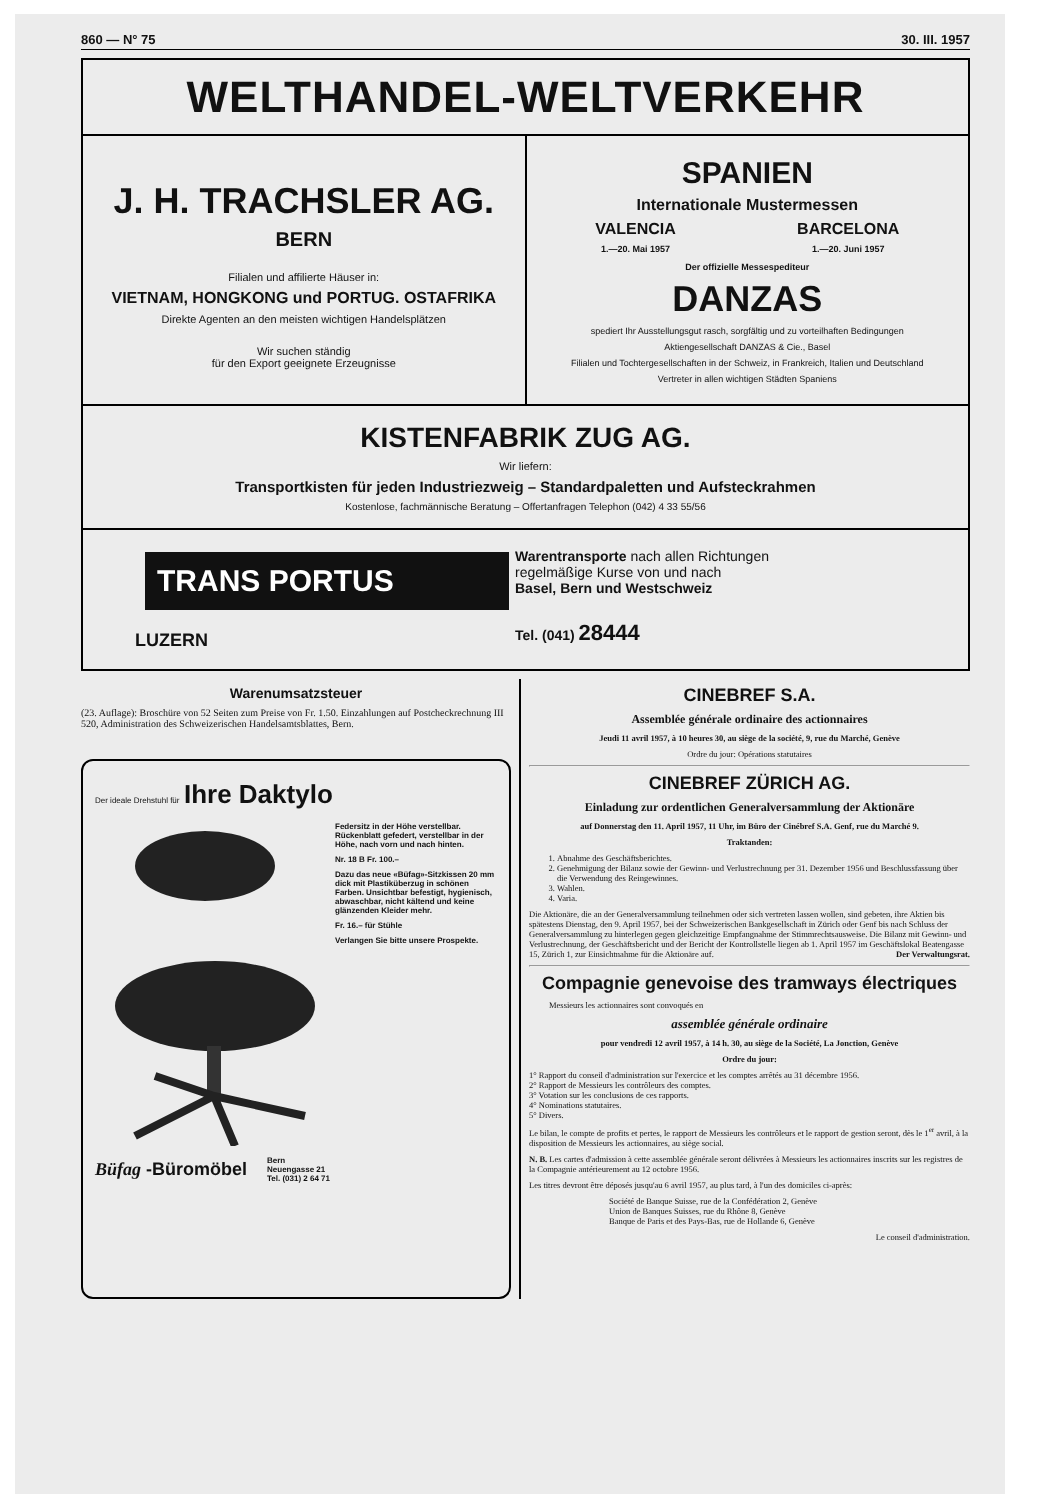860 — N° 75 30. III. 1957
WELTHANDEL-WELTVERKEHR
J. H. TRACHSLER AG.
BERN
Filialen und affilierte Häuser in:
VIETNAM, HONGKONG und PORTUG. OSTAFRIKA
Direkte Agenten an den meisten wichtigen Handelsplätzen
Wir suchen ständig
für den Export geeignete Erzeugnisse
SPANIEN
Internationale Mustermessen
VALENCIA
1.—20. Mai 1957
BARCELONA
1.—20. Juni 1957
Der offizielle Messespediteur
DANZAS
spediert Ihr Ausstellungsgut rasch, sorgfältig und zu vorteilhaften Bedingungen
Aktiengesellschaft DANZAS & Cie., Basel
Filialen und Tochtergesellschaften in der Schweiz, in Frankreich, Italien und Deutschland
Vertreter in allen wichtigen Städten Spaniens
KISTENFABRIK ZUG AG.
Wir liefern:
Transportkisten für jeden Industriezweig – Standardpaletten und Aufsteckrahmen
Kostenlose, fachmännische Beratung – Offertanfragen Telephon (042) 4 33 55/56
TRANS PORTUS
LUZERN
Warentransporte nach allen Richtungen
regelmäßige Kurse von und nach
Basel, Bern und Westschweiz
Tel. (041) 28444
Warenumsatzsteuer
(23. Auflage): Broschüre von 52 Seiten zum Preise von Fr. 1.50. Einzahlungen auf Postcheckrechnung III 520, Administration des Schweizerischen Handelsamtsblattes, Bern.
Der ideale Drehstuhl für Ihre Daktylo
Federsitz in der Höhe verstellbar. Rückenblatt gefedert, verstellbar in der Höhe, nach vorn und nach hinten.
Nr. 18 B Fr. 100.–
Dazu das neue «Büfag»-Sitzkissen 20 mm dick mit Plastiküberzug in schönen Farben. Unsichtbar befestigt, hygienisch, abwaschbar, nicht kältend und keine glänzenden Kleider mehr.
Fr. 16.– für Stühle
Verlangen Sie bitte unsere Prospekte.
Büfag -Büromöbel Bern
Neuengasse 21
Tel. (031) 2 64 71
CINEBREF S.A.
Assemblée générale ordinaire des actionnaires
Jeudi 11 avril 1957, à 10 heures 30, au siège de la société, 9, rue du Marché, Genève
Ordre du jour: Opérations statutaires
CINEBREF ZÜRICH AG.
Einladung zur ordentlichen Generalversammlung der Aktionäre
auf Donnerstag den 11. April 1957, 11 Uhr, im Büro der Cinébref S.A. Genf, rue du Marché 9.
Traktanden:
1. Abnahme des Geschäftsberichtes.
2. Genehmigung der Bilanz sowie der Gewinn- und Verlustrechnung per 31. Dezember 1956 und Beschlussfassung über die Verwendung des Reingewinnes.
3. Wahlen.
4. Varia.
Die Aktionäre, die an der Generalversammlung teilnehmen oder sich vertreten lassen wollen, sind gebeten, ihre Aktien bis spätestens Dienstag, den 9. April 1957, bei der Schweizerischen Bankgesellschaft in Zürich oder Genf bis nach Schluss der Generalversammlung zu hinterlegen gegen gleichzeitige Empfangnahme der Stimmrechtsausweise. Die Bilanz mit Gewinn- und Verlustrechnung, der Geschäftsbericht und der Bericht der Kontrollstelle liegen ab 1. April 1957 im Geschäftslokal Beatengasse 15, Zürich 1, zur Einsichtnahme für die Aktionäre auf. Der Verwaltungsrat.
Compagnie genevoise des tramways électriques
Messieurs les actionnaires sont convoqués en
assemblée générale ordinaire
pour vendredi 12 avril 1957, à 14 h. 30, au siège de la Société, La Jonction, Genève
Ordre du jour:
1° Rapport du conseil d'administration sur l'exercice et les comptes arrêtés au 31 décembre 1956.
2° Rapport de Messieurs les contrôleurs des comptes.
3° Votation sur les conclusions de ces rapports.
4° Nominations statutaires.
5° Divers.
Le bilan, le compte de profits et pertes, le rapport de Messieurs les contrôleurs et le rapport de gestion seront, dès le 1<sup>er</sup> avril, à la disposition de Messieurs les actionnaires, au siège social.
N. B. Les cartes d'admission à cette assemblée générale seront délivrées à Messieurs les actionnaires inscrits sur les registres de la Compagnie antérieurement au 12 octobre 1956.
Les titres devront être déposés jusqu'au 6 avril 1957, au plus tard, à l'un des domiciles ci-après:
Société de Banque Suisse, rue de la Confédération 2, Genève
Union de Banques Suisses, rue du Rhône 8, Genève
Banque de Paris et des Pays-Bas, rue de Hollande 6, Genève
Le conseil d'administration.